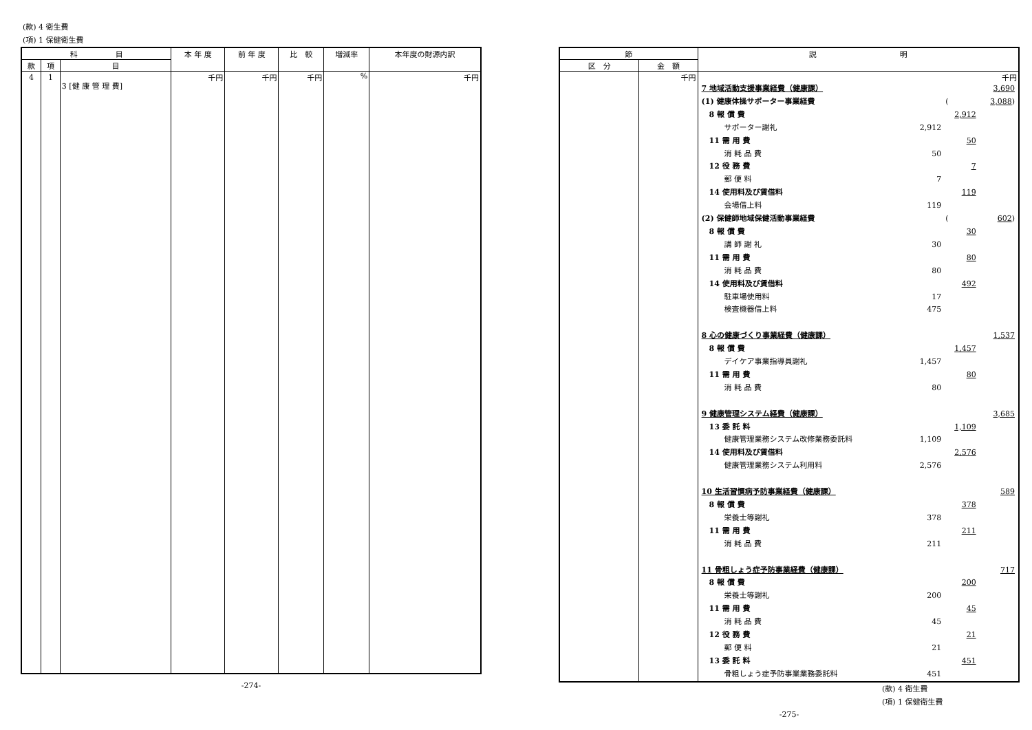(款) 4 衛生費
(項) 1 保健衛生費
| 科 目 | | | 本 年 度 | 前 年 度 | 比 較 | 増減率 | 本年度の財源内訳 |
| --- | --- | --- | --- | --- | --- | --- | --- |
| 款 | 項 | 目 | | | | | |
| 4 | 1 | 3 [健 康 管 理 費] | 千円 | 千円 | 千円 | % | 千円 |
-274-
| 節 | | 説 明 |
| --- | --- | --- |
| 区 分 | 金 額 | |
| | 千円 | 千円 / 7 地域活動支援事業経費（健康課） / / / 3,690 / / (1) 健康体操サポーター事業経費 / / ( / 3,088 ) / / 8 報 償 費 / / 2,912 / / / サポーター謝礼 / 2,912 / / / / 11 需 用 費 / / 50 / / / 消 耗 品 費 / 50 / / / / 12 役 務 費 / / 7 / / / 郵 便 料 / 7 / / / / 14 使用料及び賃借料 / / 119 / / / 会場借上料 / 119 / / / / (2) 保健師地域保健活動事業経費 / / ( / 602 ) / / 8 報 償 費 / / 30 / / / 講 師 謝 礼 / 30 / / / / 11 需 用 費 / / 80 / / / 消 耗 品 費 / 80 / / / / 14 使用料及び賃借料 / / 492 / / / 駐車場使用料 / 17 / / / / 検査機器借上料 / 475 / / / / 8 心の健康づくり事業経費（健康課） / / / 1,537 / / 8 報 償 費 / / 1,457 / / / デイケア事業指導員謝礼 / 1,457 / / / / 11 需 用 費 / / 80 / / / 消 耗 品 費 / 80 / / / / 9 健康管理システム経費（健康課） / / / 3,685 / / 13 委 託 料 / / 1,109 / / / 健康管理業務システム改修業務委託料 / 1,109 / / / / 14 使用料及び賃借料 / / 2,576 / / / 健康管理業務システム利用料 / 2,576 / / / / 10 生活習慣病予防事業経費（健康課） / / / 589 / / 8 報 償 費 / / 378 / / / 栄養士等謝礼 / 378 / / / / 11 需 用 費 / / 211 / / / 消 耗 品 費 / 211 / / / / 11 骨粗しょう症予防事業経費（健康課） / / / 717 / / 8 報 償 費 / / 200 / / / 栄養士等謝礼 / 200 / / / / 11 需 用 費 / / 45 / / / 消 耗 品 費 / 45 / / / / 12 役 務 費 / / 21 / / / 郵 便 料 / 21 / / / / 13 委 託 料 / / 451 / / / 骨粗しょう症予防事業業務委託料 / 451 / / / |
(款) 4 衛生費
(項) 1 保健衛生費
-275-